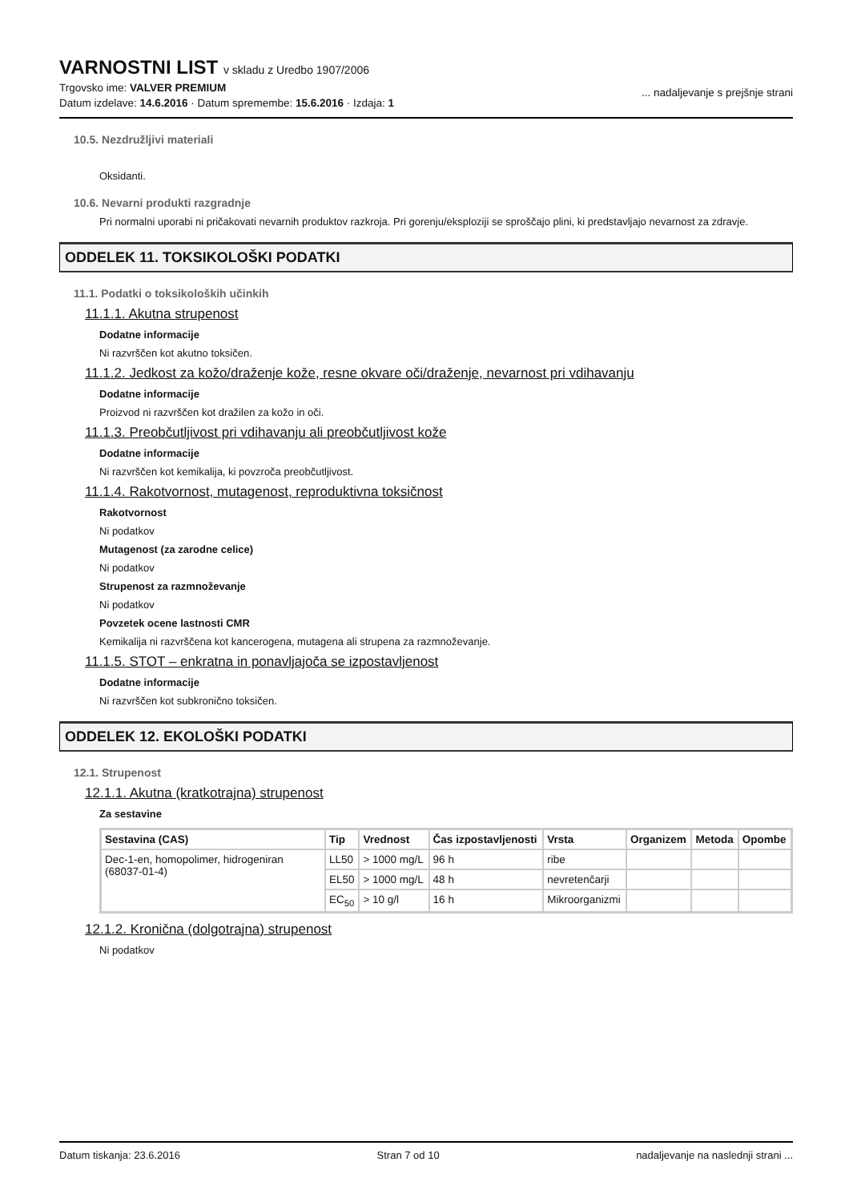VARNOSTNI LIST v skladu z Uredbo 1907/2006
Trgovsko ime: VALVER PREMIUM
Datum izdelave: 14.6.2016 · Datum spremembe: 15.6.2016 · Izdaja: 1
... nadaljevanje s prejšnje strani
10.5. Nezdružljivi materiali
Oksidanti.
10.6. Nevarni produkti razgradnje
Pri normalni uporabi ni pričakovati nevarnih produktov razkroja. Pri gorenju/eksploziji se sproščajo plini, ki predstavljajo nevarnost za zdravje.
ODDELEK 11. TOKSIKOLOŠKI PODATKI
11.1. Podatki o toksikoloških učinkih
11.1.1. Akutna strupenost
Dodatne informacije
Ni razvrščen kot akutno toksičen.
11.1.2. Jedkost za kožo/draženje kože, resne okvare oči/draženje, nevarnost pri vdihavanju
Dodatne informacije
Proizvod ni razvrščen kot dražilen za kožo in oči.
11.1.3. Preobčutljivost pri vdihavanju ali preobčutljivost kože
Dodatne informacije
Ni razvrščen kot kemikalija, ki povzroča preobčutljivost.
11.1.4. Rakotvornost, mutagenost, reproduktivna toksičnost
Rakotvornost
Ni podatkov
Mutagenost (za zarodne celice)
Ni podatkov
Strupenost za razmnoževanje
Ni podatkov
Povzetek ocene lastnosti CMR
Kemikalija ni razvrščena kot kancerogena, mutagena ali strupena za razmnoževanje.
11.1.5. STOT – enkratna in ponavljajoča se izpostavljenost
Dodatne informacije
Ni razvrščen kot subkronično toksičen.
ODDELEK 12. EKOLOŠKI PODATKI
12.1. Strupenost
12.1.1. Akutna (kratkotrajna) strupenost
Za sestavine
| Sestavina (CAS) | Tip | Vrednost | Čas izpostavljenosti | Vrsta | Organizem | Metoda | Opombe |
| --- | --- | --- | --- | --- | --- | --- | --- |
| Dec-1-en, homopolimer, hidrogeniran (68037-01-4) | LL50 | > 1000 mg/L | 96 h | ribe | | | |
| | EL50 | > 1000 mg/L | 48 h | nevretenčarji | | | |
| | EC<sub>50</sub> | > 10 g/l | 16 h | Mikroorganizmi | | | |
12.1.2. Kronična (dolgotrajna) strupenost
Ni podatkov
Datum tiskanja: 23.6.2016 Stran 7 od 10 nadaljevanje na naslednji strani ...